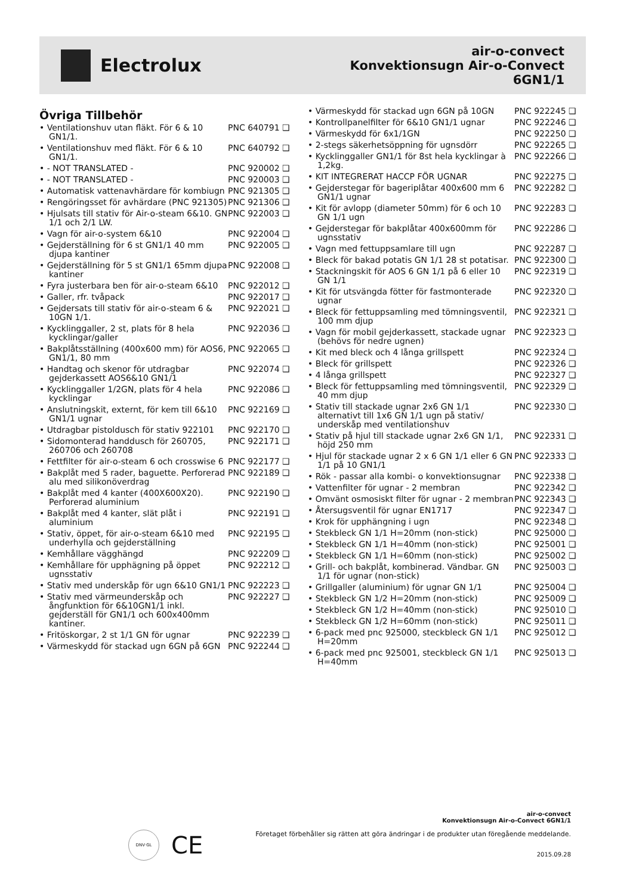Electrolux
air-o-convect
Konvektionsugn Air-o-Convect
6GN1/1
Övriga Tillbehör
| • Ventilationshuv utan fläkt. För 6 & 10 GN1/1. | PNC 640791 ❑ |
| • Ventilationshuv med fläkt. För 6 & 10 GN1/1. | PNC 640792 ❑ |
| • - NOT TRANSLATED - | PNC 920002 ❑ |
| • - NOT TRANSLATED - | PNC 920003 ❑ |
| • Automatisk vattenavhärdare för kombiugn | PNC 921305 ❑ |
| • Rengöringsset för avhärdare (PNC 921305) | PNC 921306 ❑ |
| • Hjulsats till stativ för Air-o-steam 6&10. GN 1/1 och 2/1 LW. | PNC 922003 ❑ |
| • Vagn för air-o-system 6&10 | PNC 922004 ❑ |
| • Gejderställning för 6 st GN1/1 40 mm djupa kantiner | PNC 922005 ❑ |
| • Gejderställning för 5 st GN1/1 65mm djupa kantiner | PNC 922008 ❑ |
| • Fyra justerbara ben för air-o-steam 6&10 | PNC 922012 ❑ |
| • Galler, rfr. tvåpack | PNC 922017 ❑ |
| • Gejdersats till stativ för air-o-steam 6 & 10GN 1/1. | PNC 922021 ❑ |
| • Kycklinggaller, 2 st, plats för 8 hela kycklingar/galler | PNC 922036 ❑ |
| • Bakplåtsställning (400x600 mm) för AOS6, GN1/1, 80 mm | PNC 922065 ❑ |
| • Handtag och skenor för utdragbar gejderkassett AOS6&10 GN1/1 | PNC 922074 ❑ |
| • Kycklinggaller 1/2GN, plats för 4 hela kycklingar | PNC 922086 ❑ |
| • Anslutningskit, externt, för kem till 6&10 GN1/1 ugnar | PNC 922169 ❑ |
| • Utdragbar pistoldusch för stativ 922101 | PNC 922170 ❑ |
| • Sidomonterad handdusch för 260705, 260706 och 260708 | PNC 922171 ❑ |
| • Fettfilter för air-o-steam 6 och crosswise 6 | PNC 922177 ❑ |
| • Bakplåt med 5 rader, baguette. Perforerad alu med silikonöverdrag | PNC 922189 ❑ |
| • Bakplåt med 4 kanter (400X600X20). Perforerad aluminium | PNC 922190 ❑ |
| • Bakplåt med 4 kanter, slät plåt i aluminium | PNC 922191 ❑ |
| • Stativ, öppet, för air-o-steam 6&10 med underhylla och gejderställning | PNC 922195 ❑ |
| • Kemhållare vägghängd | PNC 922209 ❑ |
| • Kemhållare för upphägning på öppet ugnsstativ | PNC 922212 ❑ |
| • Stativ med underskåp för ugn 6&10 GN1/1 | PNC 922223 ❑ |
| • Stativ med värmeunderskåp och ångfunktion för 6&10GN1/1 inkl. gejderställ för GN1/1 och 600x400mm kantiner. | PNC 922227 ❑ |
| • Fritöskorgar, 2 st 1/1 GN för ugnar | PNC 922239 ❑ |
| • Värmeskydd för stackad ugn 6GN på 6GN | PNC 922244 ❑ |
| • Värmeskydd för stackad ugn 6GN på 10GN | PNC 922245 ❑ |
| • Kontrollpanelfilter för 6&10 GN1/1 ugnar | PNC 922246 ❑ |
| • Värmeskydd för 6x1/1GN | PNC 922250 ❑ |
| • 2-stegs säkerhetsöppning för ugnsdörr | PNC 922265 ❑ |
| • Kycklinggaller GN1/1 för 8st hela kycklingar à 1,2kg. | PNC 922266 ❑ |
| • KIT INTEGRERAT HACCP FÖR UGNAR | PNC 922275 ❑ |
| • Gejderstegar för bageriplåtar 400x600 mm 6 GN1/1 ugnar | PNC 922282 ❑ |
| • Kit för avlopp (diameter 50mm) för 6 och 10 GN 1/1 ugn | PNC 922283 ❑ |
| • Gejderstegar för bakplåtar 400x600mm för ugnsstativ | PNC 922286 ❑ |
| • Vagn med fettuppsamlare till ugn | PNC 922287 ❑ |
| • Bleck för bakad potatis GN 1/1 28 st potatisar. | PNC 922300 ❑ |
| • Stackningskit för AOS 6 GN 1/1 på 6 eller 10 GN 1/1 | PNC 922319 ❑ |
| • Kit för utsvängda fötter för fastmonterade ugnar | PNC 922320 ❑ |
| • Bleck för fettuppsamling med tömningsventil, 100 mm djup | PNC 922321 ❑ |
| • Vagn för mobil gejderkassett, stackade ugnar (behövs för nedre ugnen) | PNC 922323 ❑ |
| • Kit med bleck och 4 långa grillspett | PNC 922324 ❑ |
| • Bleck för grillspett | PNC 922326 ❑ |
| • 4 långa grillspett | PNC 922327 ❑ |
| • Bleck för fettuppsamling med tömningsventil, 40 mm djup | PNC 922329 ❑ |
| • Stativ till stackade ugnar 2x6 GN 1/1 alternativt till 1x6 GN 1/1 ugn på stativ/ underskåp med ventilationshuv | PNC 922330 ❑ |
| • Stativ på hjul till stackade ugnar 2x6 GN 1/1, höjd 250 mm | PNC 922331 ❑ |
| • Hjul för stackade ugnar 2 x 6 GN 1/1 eller 6 GN 1/1 på 10 GN1/1 | PNC 922333 ❑ |
| • Rök - passar alla kombi- o konvektionsugnar | PNC 922338 ❑ |
| • Vattenfilter för ugnar - 2 membran | PNC 922342 ❑ |
| • Omvänt osmosiskt filter för ugnar - 2 membran | PNC 922343 ❑ |
| • Återsugsventil för ugnar EN1717 | PNC 922347 ❑ |
| • Krok för upphängning i ugn | PNC 922348 ❑ |
| • Stekbleck GN 1/1 H=20mm (non-stick) | PNC 925000 ❑ |
| • Stekbleck GN 1/1 H=40mm (non-stick) | PNC 925001 ❑ |
| • Stekbleck GN 1/1 H=60mm (non-stick) | PNC 925002 ❑ |
| • Grill- och bakplåt, kombinerad. Vändbar. GN 1/1 för ugnar (non-stick) | PNC 925003 ❑ |
| • Grillgaller (aluminium) för ugnar GN 1/1 | PNC 925004 ❑ |
| • Stekbleck GN 1/2 H=20mm (non-stick) | PNC 925009 ❑ |
| • Stekbleck GN 1/2 H=40mm (non-stick) | PNC 925010 ❑ |
| • Stekbleck GN 1/2 H=60mm (non-stick) | PNC 925011 ❑ |
| • 6-pack med pnc 925000, steckbleck GN 1/1 H=20mm | PNC 925012 ❑ |
| • 6-pack med pnc 925001, steckbleck GN 1/1 H=40mm | PNC 925013 ❑ |
DNV·GL
CE
air-o-convect
Konvektionsugn Air-o-Convect 6GN1/1
Företaget förbehåller sig rätten att göra ändringar i de produkter utan föregående meddelande.
2015.09.28